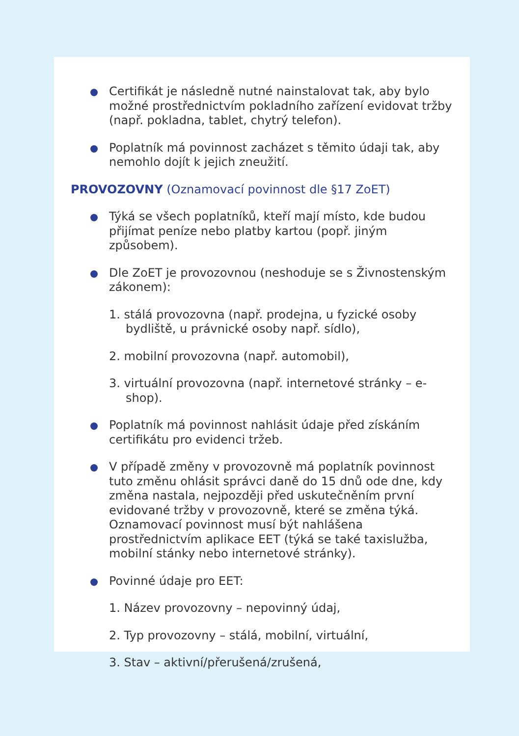Certifikát je následně nutné nainstalovat tak, aby bylo možné prostřednictvím pokladního zařízení evidovat tržby (např. pokladna, tablet, chytrý telefon).
Poplatník má povinnost zacházet s těmito údaji tak, aby nemohlo dojít k jejich zneužití.
PROVOZOVNY (Oznamovací povinnost dle §17 ZoET)
Týká se všech poplatníků, kteří mají místo, kde budou přijímat peníze nebo platby kartou (popř. jiným způsobem).
Dle ZoET je provozovnou (neshoduje se s Živnostenským zákonem):
1. stálá provozovna (např. prodejna, u fyzické osoby bydliště, u právnické osoby např. sídlo),
2. mobilní provozovna (např. automobil),
3. virtuální provozovna (např. internetové stránky – e-shop).
Poplatník má povinnost nahlásit údaje před získáním certifikátu pro evidenci tržeb.
V případě změny v provozovně má poplatník povinnost tuto změnu ohlásit správci daně do 15 dnů ode dne, kdy změna nastala, nejpozději před uskutečněním první evidované tržby v provozovně, které se změna týká. Oznamovací povinnost musí být nahlášena prostřednictvím aplikace EET (týká se také taxislužba, mobilní stánky nebo internetové stránky).
Povinné údaje pro EET:
1. Název provozovny – nepovinný údaj,
2. Typ provozovny – stálá, mobilní, virtuální,
3. Stav – aktivní/přerušená/zrušená,